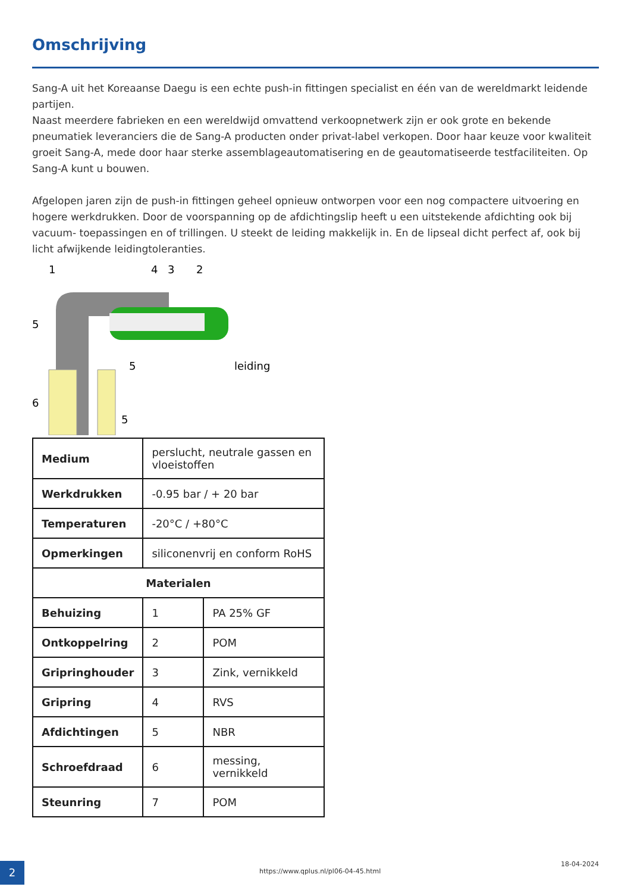Omschrijving
Sang-A uit het Koreaanse Daegu is een echte push-in fittingen specialist en één van de wereldmarkt leidende partijen.
Naast meerdere fabrieken en een wereldwijd omvattend verkoopnetwerk zijn er ook grote en bekende pneumatiek leveranciers die de Sang-A producten onder privat-label verkopen. Door haar keuze voor kwaliteit groeit Sang-A, mede door haar sterke assemblageautomatisering en de geautomatiseerde testfaciliteiten. Op Sang-A kunt u bouwen.
Afgelopen jaren zijn de push-in fittingen geheel opnieuw ontworpen voor een nog compactere uitvoering en hogere werkdrukken. Door de voorspanning op de afdichtingslip heeft u een uitstekende afdichting ook bij vacuum- toepassingen en of trillingen. U steekt de leiding makkelijk in. En de lipseal dicht perfect af, ook bij licht afwijkende leidingtoleranties.
1
4
3
2
5
5
leiding
6
5
| Medium | perslucht, neutrale gassen en vloeistoffen | |
| Werkdrukken | -0.95 bar / + 20 bar | |
| Temperaturen | -20°C / +80°C | |
| Opmerkingen | siliconenvrij en conform RoHS | |
| Materialen | | |
| Behuizing | 1 | PA 25% GF |
| Ontkoppelring | 2 | POM |
| Gripringhouder | 3 | Zink, vernikkeld |
| Gripring | 4 | RVS |
| Afdichtingen | 5 | NBR |
| Schroefdraad | 6 | messing, vernikkeld |
| Steunring | 7 | POM |
2
https://www.qplus.nl/pl06-04-45.html
18-04-2024